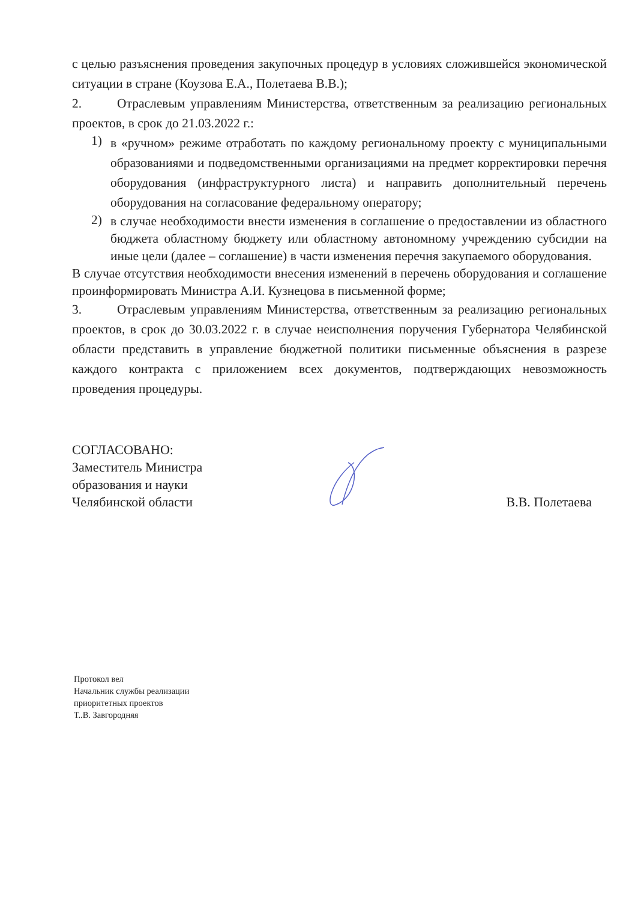с целью разъяснения проведения закупочных процедур в условиях сложившейся экономической ситуации в стране (Коузова Е.А., Полетаева В.В.);
2. Отраслевым управлениям Министерства, ответственным за реализацию региональных проектов, в срок до 21.03.2022 г.:
1)
в «ручном» режиме отработать по каждому региональному проекту с муниципальными образованиями и подведомственными организациями на предмет корректировки перечня оборудования (инфраструктурного листа) и направить дополнительный перечень оборудования на согласование федеральному оператору;
2)
в случае необходимости внести изменения в соглашение о предоставлении из областного бюджета областному бюджету или областному автономному учреждению субсидии на иные цели (далее – соглашение) в части изменения перечня закупаемого оборудования.
В случае отсутствия необходимости внесения изменений в перечень оборудования и соглашение проинформировать Министра А.И. Кузнецова в письменной форме;
3. Отраслевым управлениям Министерства, ответственным за реализацию региональных проектов, в срок до 30.03.2022 г. в случае неисполнения поручения Губернатора Челябинской области представить в управление бюджетной политики письменные объяснения в разрезе каждого контракта с приложением всех документов, подтверждающих невозможность проведения процедуры.
СОГЛАСОВАНО:
Заместитель Министра
образования и науки
Челябинской области
В.В. Полетаева
Протокол вел
Начальник службы реализации
приоритетных проектов
Т..В. Завгородняя